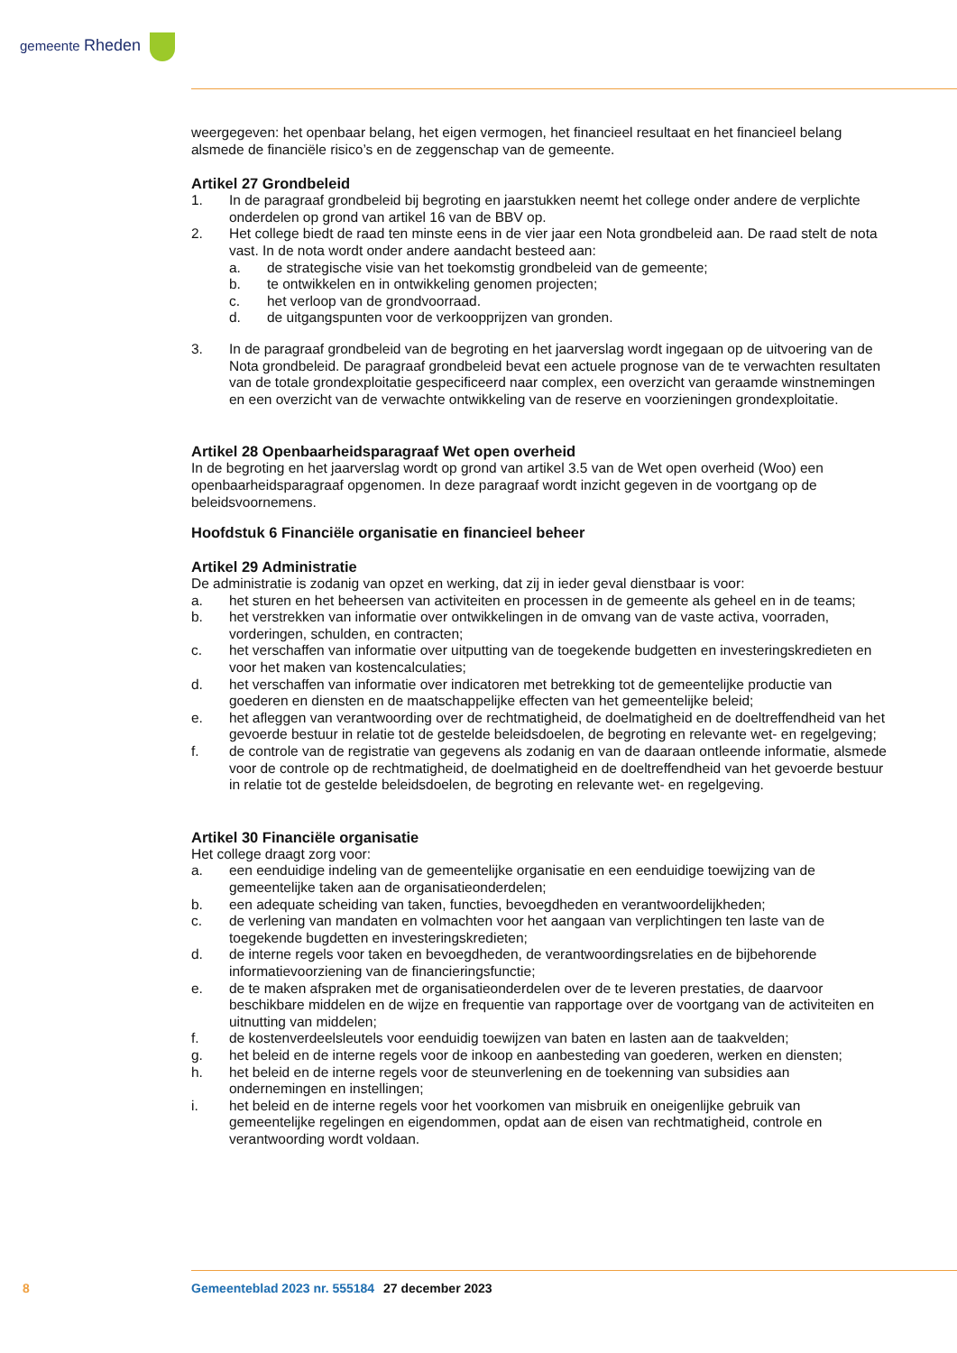gemeente Rheden
weergegeven: het openbaar belang, het eigen vermogen, het financieel resultaat en het financieel belang alsmede de financiële risico’s en de zeggenschap van de gemeente.
Artikel 27 Grondbeleid
1. In de paragraaf grondbeleid bij begroting en jaarstukken neemt het college onder andere de verplichte onderdelen op grond van artikel 16 van de BBV op.
2. Het college biedt de raad ten minste eens in de vier jaar een Nota grondbeleid aan. De raad stelt de nota vast. In de nota wordt onder andere aandacht besteed aan:
a. de strategische visie van het toekomstig grondbeleid van de gemeente;
b. te ontwikkelen en in ontwikkeling genomen projecten;
c. het verloop van de grondvoorraad.
d. de uitgangspunten voor de verkoopprijzen van gronden.
3. In de paragraaf grondbeleid van de begroting en het jaarverslag wordt ingegaan op de uitvoering van de Nota grondbeleid. De paragraaf grondbeleid bevat een actuele prognose van de te verwachten resultaten van de totale grondexploitatie gespecificeerd naar complex, een overzicht van geraamde winstnemingen en een overzicht van de verwachte ontwikkeling van de reserve en voorzieningen grondexploitatie.
Artikel 28 Openbaarheidsparagraaf Wet open overheid
In de begroting en het jaarverslag wordt op grond van artikel 3.5 van de Wet open overheid (Woo) een openbaarheidsparagraaf opgenomen. In deze paragraaf wordt inzicht gegeven in de voortgang op de beleidsvoornemens.
Hoofdstuk 6 Financiële organisatie en financieel beheer
Artikel 29 Administratie
De administratie is zodanig van opzet en werking, dat zij in ieder geval dienstbaar is voor:
a. het sturen en het beheersen van activiteiten en processen in de gemeente als geheel en in de teams;
b. het verstrekken van informatie over ontwikkelingen in de omvang van de vaste activa, voorraden, vorderingen, schulden, en contracten;
c. het verschaffen van informatie over uitputting van de toegekende budgetten en investeringskredieten en voor het maken van kostencalculaties;
d. het verschaffen van informatie over indicatoren met betrekking tot de gemeentelijke productie van goederen en diensten en de maatschappelijke effecten van het gemeentelijke beleid;
e. het afleggen van verantwoording over de rechtmatigheid, de doelmatigheid en de doeltreffendheid van het gevoerde bestuur in relatie tot de gestelde beleidsdoelen, de begroting en relevante wet- en regelgeving;
f. de controle van de registratie van gegevens als zodanig en van de daaraan ontleende informatie, alsmede voor de controle op de rechtmatigheid, de doelmatigheid en de doeltreffendheid van het gevoerde bestuur in relatie tot de gestelde beleidsdoelen, de begroting en relevante wet- en regelgeving.
Artikel 30 Financiële organisatie
Het college draagt zorg voor:
a. een eenduidige indeling van de gemeentelijke organisatie en een eenduidige toewijzing van de gemeentelijke taken aan de organisatieonderdelen;
b. een adequate scheiding van taken, functies, bevoegdheden en verantwoordelijkheden;
c. de verlening van mandaten en volmachten voor het aangaan van verplichtingen ten laste van de toegekende bugdetten en investeringskredieten;
d. de interne regels voor taken en bevoegdheden, de verantwoordingsrelaties en de bijbehorende informatievoorziening van de financieringsfunctie;
e. de te maken afspraken met de organisatieonderdelen over de te leveren prestaties, de daarvoor beschikbare middelen en de wijze en frequentie van rapportage over de voortgang van de activiteiten en uitnutting van middelen;
f. de kostenverdeelsleutels voor eenduidig toewijzen van baten en lasten aan de taakvelden;
g. het beleid en de interne regels voor de inkoop en aanbesteding van goederen, werken en diensten;
h. het beleid en de interne regels voor de steunverlening en de toekenning van subsidies aan ondernemingen en instellingen;
i. het beleid en de interne regels voor het voorkomen van misbruik en oneigenlijke gebruik van gemeentelijke regelingen en eigendommen, opdat aan de eisen van rechtmatigheid, controle en verantwoording wordt voldaan.
8 Gemeenteblad 2023 nr. 555184 27 december 2023